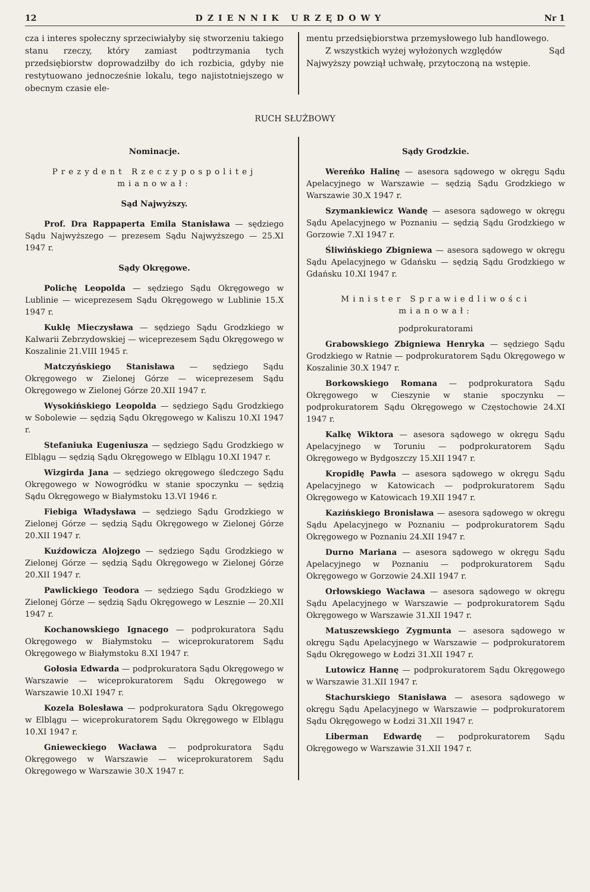12 DZIENNIK URZĘDOWY Nr 1
cza i interes społeczny sprzeciwiałyby się stworzeniu takiego stanu rzeczy, który zamiast podtrzymania tych przedsiębiorstw doprowadziłby do ich rozbicia, gdyby nie restytuowano jednocześnie lokalu, tego najistotniejszego w obecnym czasie ele-
mentu przedsiębiorstwa przemysłowego lub handlowego.
Z wszystkich wyżej wyłożonych względów Sąd Najwyższy powziął uchwałę, przytoczoną na wstępie.
RUCH SŁUŻBOWY
Nominacje.
Prezydent Rzeczypospolitej mianował:
Sąd Najwyższy.
Prof. Dra Rappaperta Emila Stanisława — sędziego Sądu Najwyższego — prezesem Sądu Najwyższego — 25.XI 1947 r.
Sądy Okręgowe.
Polichę Leopolda — sędziego Sądu Okręgowego w Lublinie — wiceprezesem Sądu Okręgowego w Lublinie 15.X 1947 r.
Kuklę Mieczysława — sędziego Sądu Grodzkiego w Kalwarii Zebrzydowskiej — wiceprezesem Sądu Okręgowego w Koszalinie 21.VIII 1945 r.
Matczyńskiego Stanisława — sędziego Sądu Okręgowego w Zielonej Górze — wiceprezesem Sądu Okręgowego w Zielonej Górze 20.XII 1947 r.
Wysokińskiego Leopolda — sędziego Sądu Grodzkiego w Sobolewie — sędzią Sądu Okręgowego w Kaliszu 10.XI 1947 r.
Stefaniuka Eugeniusza — sędziego Sądu Grodzkiego w Elblągu — sędzią Sądu Okręgowego w Elblągu 10.XI 1947 r.
Wizgirda Jana — sędziego okręgowego śledczego Sądu Okręgowego w Nowogródku w stanie spoczynku — sędzią Sądu Okręgowego w Białymstoku 13.VI 1946 r.
Fiebiga Władysława — sędziego Sądu Grodzkiego w Zielonej Górze — sędzią Sądu Okręgowego w Zielonej Górze 20.XII 1947 r.
Kuźdowicza Alojzego — sędziego Sądu Grodzkiego w Zielonej Górze — sędzią Sądu Okręgowego w Zielonej Górze 20.XII 1947 r.
Pawlickiego Teodora — sędziego Sądu Grodzkiego w Zielonej Górze — sędzią Sądu Okręgowego w Lesznie — 20.XII 1947 r.
Kochanowskiego Ignacego — podprokuratora Sądu Okręgowego w Białymstoku — wiceprokuratorem Sądu Okręgowego w Białymstoku 8.XI 1947 r.
Gołosia Edwarda — podprokuratora Sądu Okręgowego w Warszawie — wiceprokuratorem Sądu Okręgowego w Warszawie 10.XI 1947 r.
Kozela Bolesława — podprokuratora Sądu Okręgowego w Elblągu — wiceprokuratorem Sądu Okręgowego w Elblągu 10.XI 1947 r.
Gnieweckiego Wacława — podprokuratora Sądu Okręgowego w Warszawie — wiceprokuratorem Sądu Okręgowego w Warszawie 30.X 1947 r.
Sądy Grodzkie.
Wereńko Halinę — asesora sądowego w okręgu Sądu Apelacyjnego w Warszawie — sędzią Sądu Grodzkiego w Warszawie 30.X 1947 r.
Szymankiewicz Wandę — asesora sądowego w okręgu Sądu Apelacyjnego w Poznaniu — sędzią Sądu Grodzkiego w Gorzowie 7.XI 1947 r.
Śliwińskiego Zbigniewa — asesora sądowego w okręgu Sądu Apelacyjnego w Gdańsku — sędzią Sądu Grodzkiego w Gdańsku 10.XI 1947 r.
Minister Sprawiedliwości mianował:
podprokuratorami
Grabowskiego Zbigniewa Henryka — sędziego Sądu Grodzkiego w Ratnie — podprokuratorem Sądu Okręgowego w Koszalinie 30.X 1947 r.
Borkowskiego Romana — podprokuratora Sądu Okręgowego w Cieszynie w stanie spoczynku — podprokuratorem Sądu Okręgowego w Częstochowie 24.XI 1947 r.
Kalkę Wiktora — asesora sądowego w okręgu Sądu Apelacyjnego w Toruniu — podprokuratorem Sądu Okręgowego w Bydgoszczy 15.XII 1947 r.
Kropidłę Pawła — asesora sądowego w okręgu Sądu Apelacyjnego w Katowicach — podprokuratorem Sądu Okręgowego w Katowicach 19.XII 1947 r.
Kazińskiego Bronisława — asesora sądowego w okręgu Sądu Apelacyjnego w Poznaniu — podprokuratorem Sądu Okręgowego w Poznaniu 24.XII 1947 r.
Durno Mariana — asesora sądowego w okręgu Sądu Apelacyjnego w Poznaniu — podprokuratorem Sądu Okręgowego w Gorzowie 24.XII 1947 r.
Orłowskiego Wacława — asesora sądowego w okręgu Sądu Apelacyjnego w Warszawie — podprokuratorem Sądu Okręgowego w Warszawie 31.XII 1947 r.
Matuszewskiego Zygmunta — asesora sądowego w okręgu Sądu Apelacyjnego w Warszawie — podprokuratorem Sądu Okręgowego w Łodzi 31.XII 1947 r.
Lutowicz Hannę — podprokuratorem Sądu Okręgowego w Warszawie 31.XII 1947 r.
Stachurskiego Stanisława — asesora sądowego w okręgu Sądu Apelacyjnego w Warszawie — podprokuratorem Sądu Okręgowego w Łodzi 31.XII 1947 r.
Liberman Edwardę — podprokuratorem Sądu Okręgowego w Warszawie 31.XII 1947 r.